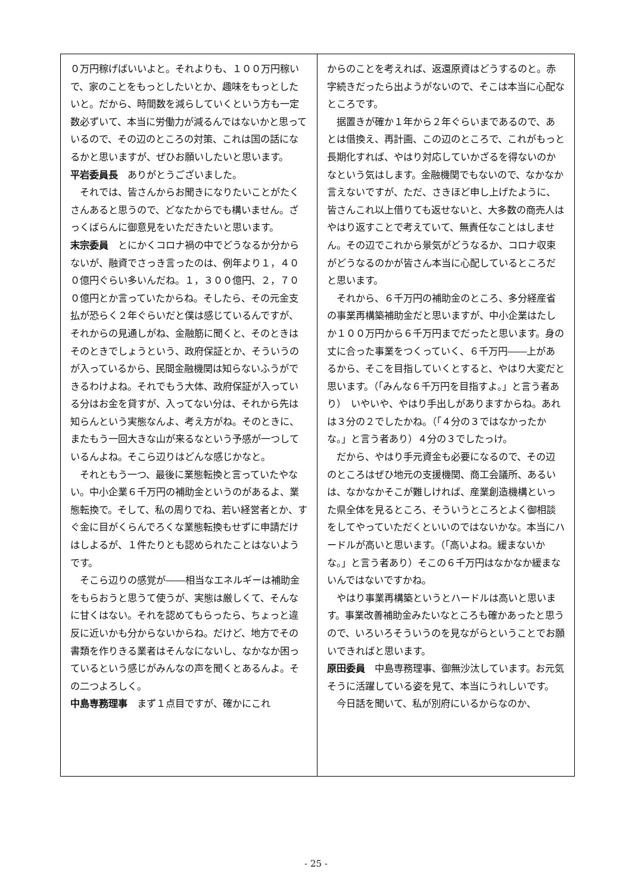０万円稼げばいいよと。それよりも、１００万円稼いで、家のことをもっとしたいとか、趣味をもっとしたいと。だから、時間数を減らしていくという方も一定数必ずいて、本当に労働力が減るんではないかと思っているので、その辺のところの対策、これは国の話になるかと思いますが、ぜひお願いしたいと思います。
平岩委員長　ありがとうございました。
それでは、皆さんからお聞きになりたいことがたくさんあると思うので、どなたからでも構いません。ざっくばらんに御意見をいただきたいと思います。
末宗委員　とにかくコロナ禍の中でどうなるか分からないが、融資でさっき言ったのは、例年より１，４００億円ぐらい多いんだね。１，３００億円、２，７００億円とか言っていたからね。そしたら、その元金支払が恐らく２年ぐらいだと僕は感じているんですが、それからの見通しがね、金融筋に聞くと、そのときはそのときでしょうという、政府保証とか、そういうのが入っているから、民間金融機関は知らないふうができるわけよね。それでもう大体、政府保証が入っている分はお金を貸すが、入ってない分は、それから先は知らんという実態なんよ、考え方がね。そのときに、またもう一回大きな山が来るなという予感が一つしているんよね。そこら辺りはどんな感じかなと。
それともう一つ、最後に業態転換と言っていたやない。中小企業６千万円の補助金というのがあるよ、業態転換で。そして、私の周りでね、若い経営者とか、すぐ金に目がくらんでろくな業態転換もせずに申請だけはしよるが、１件たりとも認められたことはないようです。
そこら辺りの感覚が――相当なエネルギーは補助金をもらおうと思うて使うが、実態は厳しくて、そんなに甘くはない。それを認めてもらったら、ちょっと違反に近いかも分からないからね。だけど、地方でその書類を作りきる業者はそんなにないし、なかなか困っているという感じがみんなの声を聞くとあるんよ。その二つよろしく。
中島専務理事　まず１点目ですが、確かにこれ
からのことを考えれば、返還原資はどうするのと。赤字続きだったら出ようがないので、そこは本当に心配なところです。
据置きが確か１年から２年ぐらいまであるので、あとは借換え、再計画、この辺のところで、これがもっと長期化すれば、やはり対応していかざるを得ないのかなという気はします。金融機関でもないので、なかなか言えないですが、ただ、さきほど申し上げたように、皆さんこれ以上借りても返せないと、大多数の商売人はやはり返すことで考えていて、無責任なことはしません。その辺でこれから景気がどうなるか、コロナ収束がどうなるのかが皆さん本当に心配しているところだと思います。
それから、６千万円の補助金のところ、多分経産省の事業再構築補助金だと思いますが、中小企業はたしか１００万円から６千万円までだったと思います。身の丈に合った事業をつくっていく、６千万円――上があるから、そこを目指していくとすると、やはり大変だと思います。（「みんな６千万円を目指すよ。」と言う者あり）　いやいや、やはり手出しがありますからね。あれは３分の２でしたかね。（「４分の３ではなかったかな。」と言う者あり）４分の３でしたっけ。
だから、やはり手元資金も必要になるので、その辺のところはぜひ地元の支援機関、商工会議所、あるいは、なかなかそこが難しければ、産業創造機構といった県全体を見るところ、そういうところとよく御相談をしてやっていただくといいのではないかな。本当にハードルが高いと思います。（「高いよね。緩まないかな。」と言う者あり）そこの６千万円はなかなか緩まないんではないですかね。
やはり事業再構築というとハードルは高いと思います。事業改善補助金みたいなところも確かあったと思うので、いろいろそういうのを見ながらということでお願いできればと思います。
原田委員　中島専務理事、御無沙汰しています。お元気そうに活躍している姿を見て、本当にうれしいです。
今日話を聞いて、私が別府にいるからなのか、
- 25 -